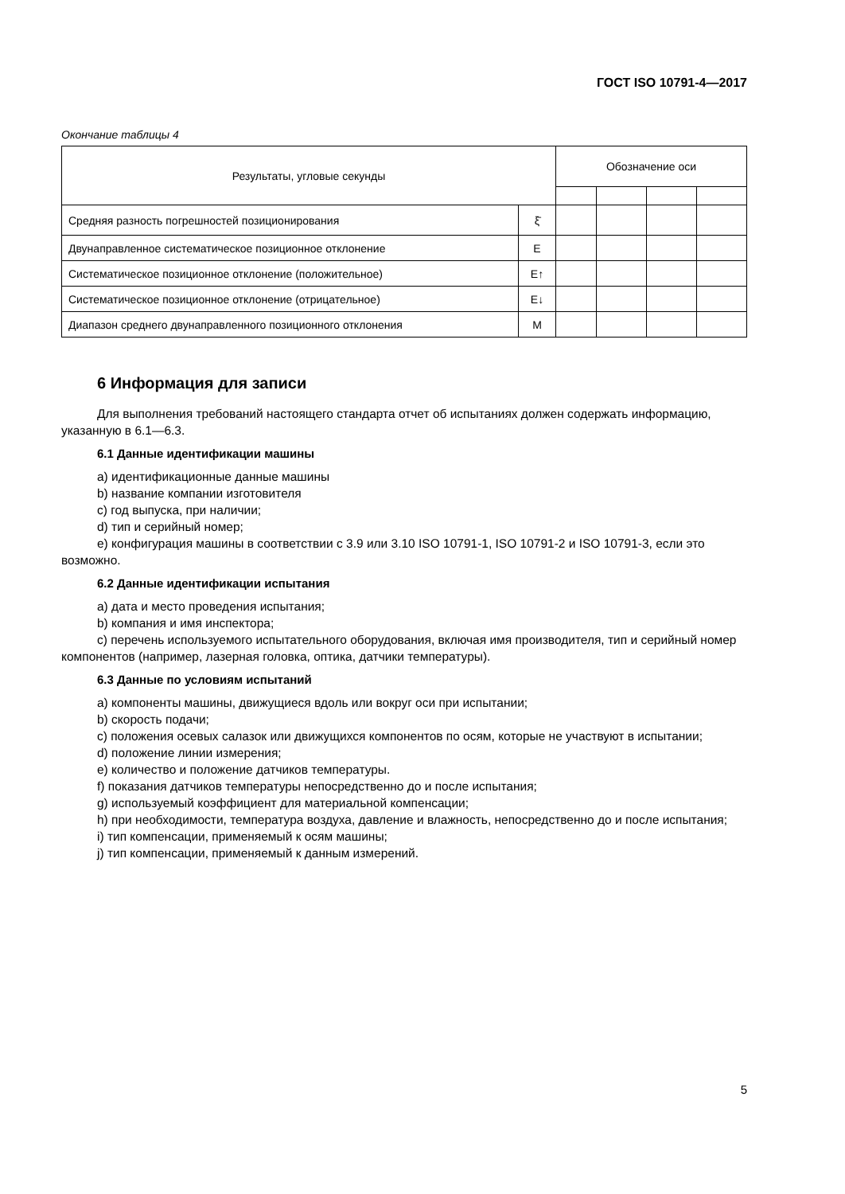ГОСТ ISO 10791-4—2017
Окончание таблицы 4
| Результаты, угловые секунды | | Обозначение оси | | | |
| --- | --- | --- | --- | --- | --- |
| Средняя разность погрешностей позиционирования | ξ̄ | | | | |
| Двунаправленное систематическое позиционное отклонение | E | | | | |
| Систематическое позиционное отклонение (положительное) | E↑ | | | | |
| Систематическое позиционное отклонение (отрицательное) | E↓ | | | | |
| Диапазон среднего двунаправленного позиционного отклонения | M | | | | |
6 Информация для записи
Для выполнения требований настоящего стандарта отчет об испытаниях должен содержать информацию, указанную в 6.1—6.3.
6.1 Данные идентификации машины
a) идентификационные данные машины
b) название компании изготовителя
c) год выпуска, при наличии;
d) тип и серийный номер;
e) конфигурация машины в соответствии с 3.9 или 3.10 ISO 10791-1, ISO 10791-2 и ISO 10791-3, если это возможно.
6.2 Данные идентификации испытания
a) дата и место проведения испытания;
b) компания и имя инспектора;
c) перечень используемого испытательного оборудования, включая имя производителя, тип и серийный номер компонентов (например, лазерная головка, оптика, датчики температуры).
6.3 Данные по условиям испытаний
a) компоненты машины, движущиеся вдоль или вокруг оси при испытании;
b) скорость подачи;
c) положения осевых салазок или движущихся компонентов по осям, которые не участвуют в испытании;
d) положение линии измерения;
e) количество и положение датчиков температуры.
f) показания датчиков температуры непосредственно до и после испытания;
g) используемый коэффициент для материальной компенсации;
h) при необходимости, температура воздуха, давление и влажность, непосредственно до и после испытания;
i) тип компенсации, применяемый к осям машины;
j) тип компенсации, применяемый к данным измерений.
5